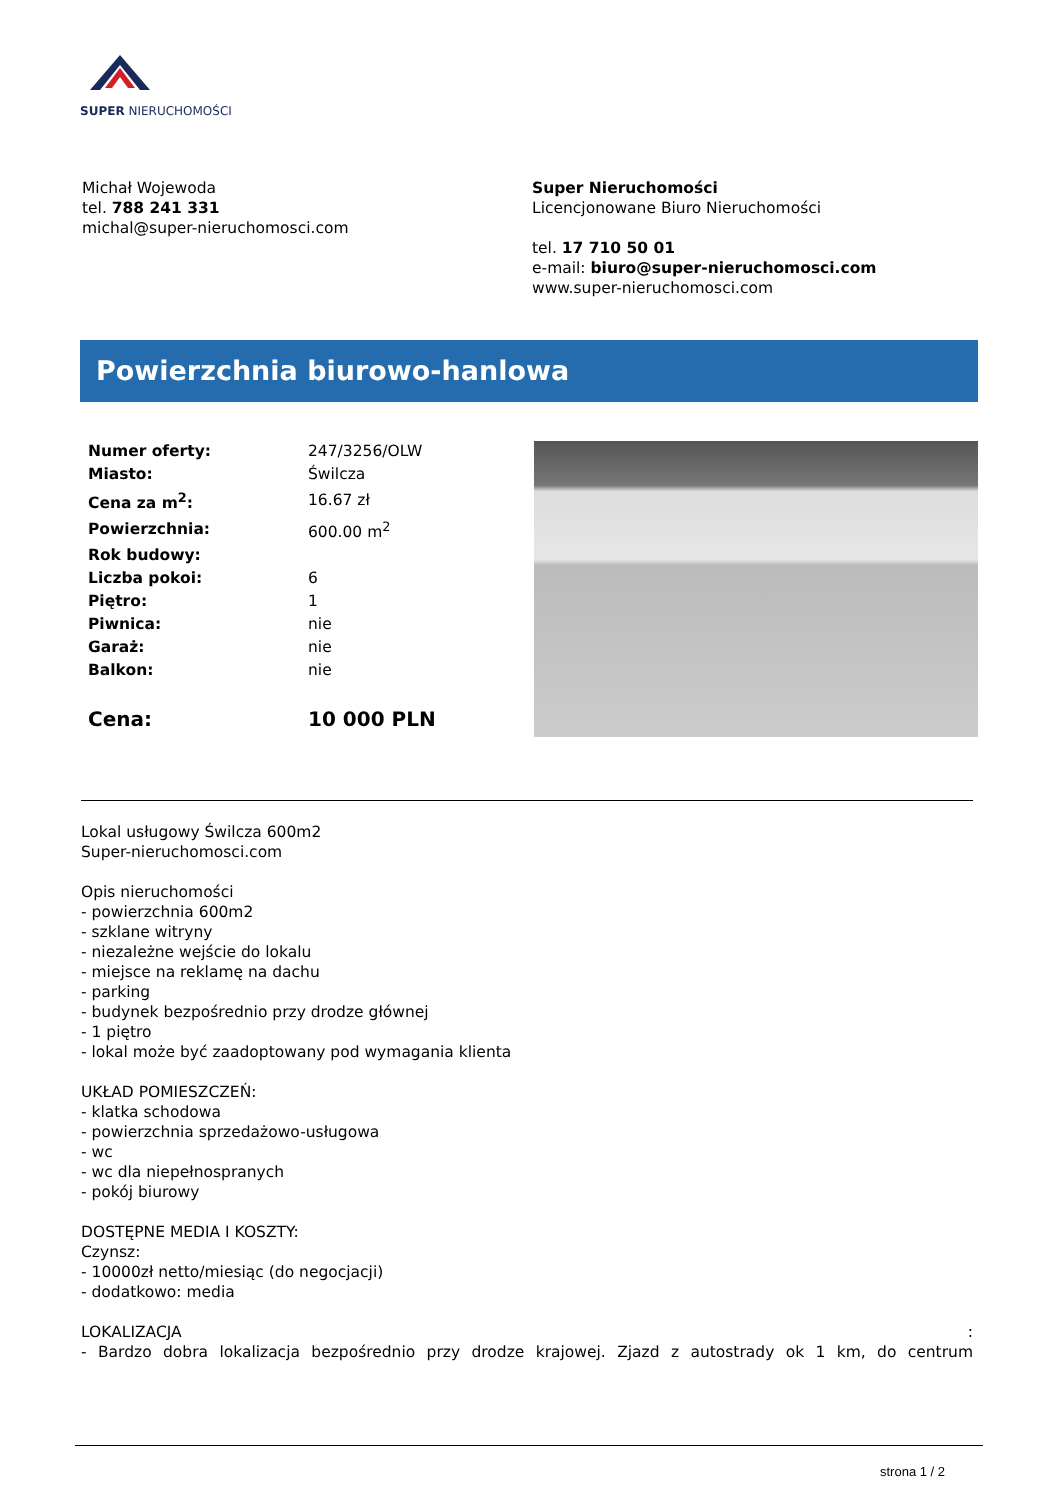SUPER NIERUCHOMOŚCI
Michał Wojewoda
tel. 788 241 331
michal@super-nieruchomosci.com
Super Nieruchomości
Licencjonowane Biuro Nieruchomości
tel. 17 710 50 01
e-mail: biuro@super-nieruchomosci.com
www.super-nieruchomosci.com
Powierzchnia biurowo-hanlowa
| Numer oferty: | 247/3256/OLW |
| Miasto: | Świlcza |
| Cena za m<sup>2</sup>: | 16.67 zł |
| Powierzchnia: | 600.00 m<sup>2</sup> |
| Rok budowy: | |
| Liczba pokoi: | 6 |
| Piętro: | 1 |
| Piwnica: | nie |
| Garaż: | nie |
| Balkon: | nie |
| Cena: | 10 000 PLN |
Lokal usługowy Świlcza 600m2
Super-nieruchomosci.com
Opis nieruchomości
- powierzchnia 600m2
- szklane witryny
- niezależne wejście do lokalu
- miejsce na reklamę na dachu
- parking
- budynek bezpośrednio przy drodze głównej
- 1 piętro
- lokal może być zaadoptowany pod wymagania klienta
UKŁAD POMIESZCZEŃ:
- klatka schodowa
- powierzchnia sprzedażowo-usługowa
- wc
- wc dla niepełnospranych
- pokój biurowy
DOSTĘPNE MEDIA I KOSZTY:
Czynsz:
- 10000zł netto/miesiąc (do negocjacji)
- dodatkowo: media
LOKALIZACJA :
- Bardzo dobra lokalizacja bezpośrednio przy drodze krajowej. Zjazd z autostrady ok 1 km, do centrum
strona 1 / 2